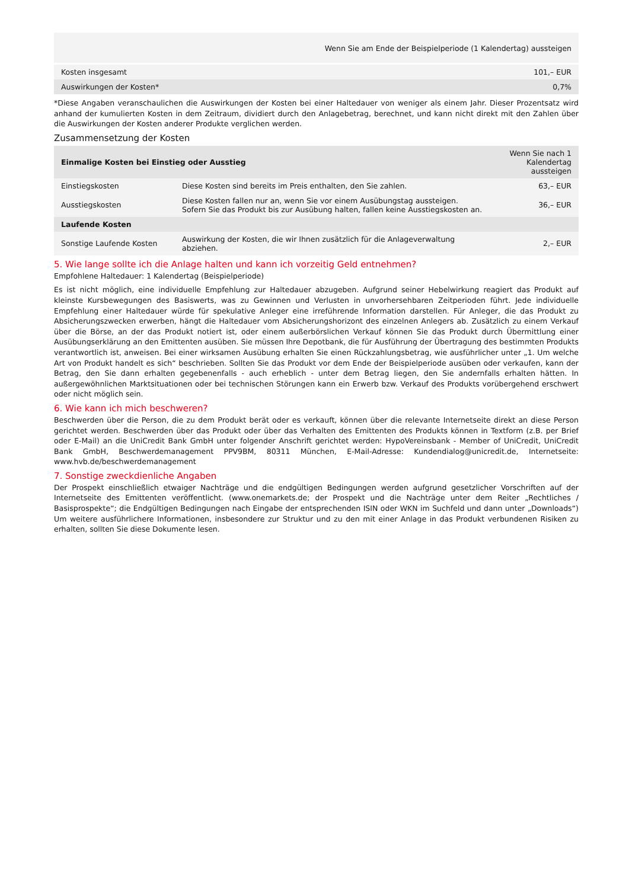| Wenn Sie am Ende der Beispielperiode (1 Kalendertag) aussteigen | |
| --- | --- |
| Kosten insgesamt | 101,– EUR |
| Auswirkungen der Kosten* | 0,7% |
*Diese Angaben veranschaulichen die Auswirkungen der Kosten bei einer Haltedauer von weniger als einem Jahr. Dieser Prozentsatz wird anhand der kumulierten Kosten in dem Zeitraum, dividiert durch den Anlagebetrag, berechnet, und kann nicht direkt mit den Zahlen über die Auswirkungen der Kosten anderer Produkte verglichen werden.
Zusammensetzung der Kosten
| Einmalige Kosten bei Einstieg oder Ausstieg | | Wenn Sie nach 1 Kalendertag aussteigen |
| --- | --- | --- |
| Einstiegskosten | Diese Kosten sind bereits im Preis enthalten, den Sie zahlen. | 63,– EUR |
| Ausstiegskosten | Diese Kosten fallen nur an, wenn Sie vor einem Ausübungstag aussteigen. Sofern Sie das Produkt bis zur Ausübung halten, fallen keine Ausstiegskosten an. | 36,– EUR |
| Laufende Kosten | | |
| Sonstige Laufende Kosten | Auswirkung der Kosten, die wir Ihnen zusätzlich für die Anlageverwaltung abziehen. | 2,– EUR |
5. Wie lange sollte ich die Anlage halten und kann ich vorzeitig Geld entnehmen?
Empfohlene Haltedauer: 1 Kalendertag (Beispielperiode)
Es ist nicht möglich, eine individuelle Empfehlung zur Haltedauer abzugeben. Aufgrund seiner Hebelwirkung reagiert das Produkt auf kleinste Kursbewegungen des Basiswerts, was zu Gewinnen und Verlusten in unvorhersehbaren Zeitperioden führt. Jede individuelle Empfehlung einer Haltedauer würde für spekulative Anleger eine irreführende Information darstellen. Für Anleger, die das Produkt zu Absicherungszwecken erwerben, hängt die Haltedauer vom Absicherungshorizont des einzelnen Anlegers ab. Zusätzlich zu einem Verkauf über die Börse, an der das Produkt notiert ist, oder einem außerbörslichen Verkauf können Sie das Produkt durch Übermittlung einer Ausübungserklärung an den Emittenten ausüben. Sie müssen Ihre Depotbank, die für Ausführung der Übertragung des bestimmten Produkts verantwortlich ist, anweisen. Bei einer wirksamen Ausübung erhalten Sie einen Rückzahlungsbetrag, wie ausführlicher unter „1. Um welche Art von Produkt handelt es sich“ beschrieben. Sollten Sie das Produkt vor dem Ende der Beispielperiode ausüben oder verkaufen, kann der Betrag, den Sie dann erhalten gegebenenfalls - auch erheblich - unter dem Betrag liegen, den Sie andernfalls erhalten hätten. In außergewöhnlichen Marktsituationen oder bei technischen Störungen kann ein Erwerb bzw. Verkauf des Produkts vorübergehend erschwert oder nicht möglich sein.
6. Wie kann ich mich beschweren?
Beschwerden über die Person, die zu dem Produkt berät oder es verkauft, können über die relevante Internetseite direkt an diese Person gerichtet werden. Beschwerden über das Produkt oder über das Verhalten des Emittenten des Produkts können in Textform (z.B. per Brief oder E-Mail) an die UniCredit Bank GmbH unter folgender Anschrift gerichtet werden: HypoVereinsbank - Member of UniCredit, UniCredit Bank GmbH, Beschwerdemanagement PPV9BM, 80311 München, E-Mail-Adresse: Kundendialog@unicredit.de, Internetseite: www.hvb.de/beschwerdemanagement
7. Sonstige zweckdienliche Angaben
Der Prospekt einschließlich etwaiger Nachträge und die endgültigen Bedingungen werden aufgrund gesetzlicher Vorschriften auf der Internetseite des Emittenten veröffentlicht. (www.onemarkets.de; der Prospekt und die Nachträge unter dem Reiter „Rechtliches / Basisprospekte“; die Endgültigen Bedingungen nach Eingabe der entsprechenden ISIN oder WKN im Suchfeld und dann unter „Downloads“) Um weitere ausführlichere Informationen, insbesondere zur Struktur und zu den mit einer Anlage in das Produkt verbundenen Risiken zu erhalten, sollten Sie diese Dokumente lesen.